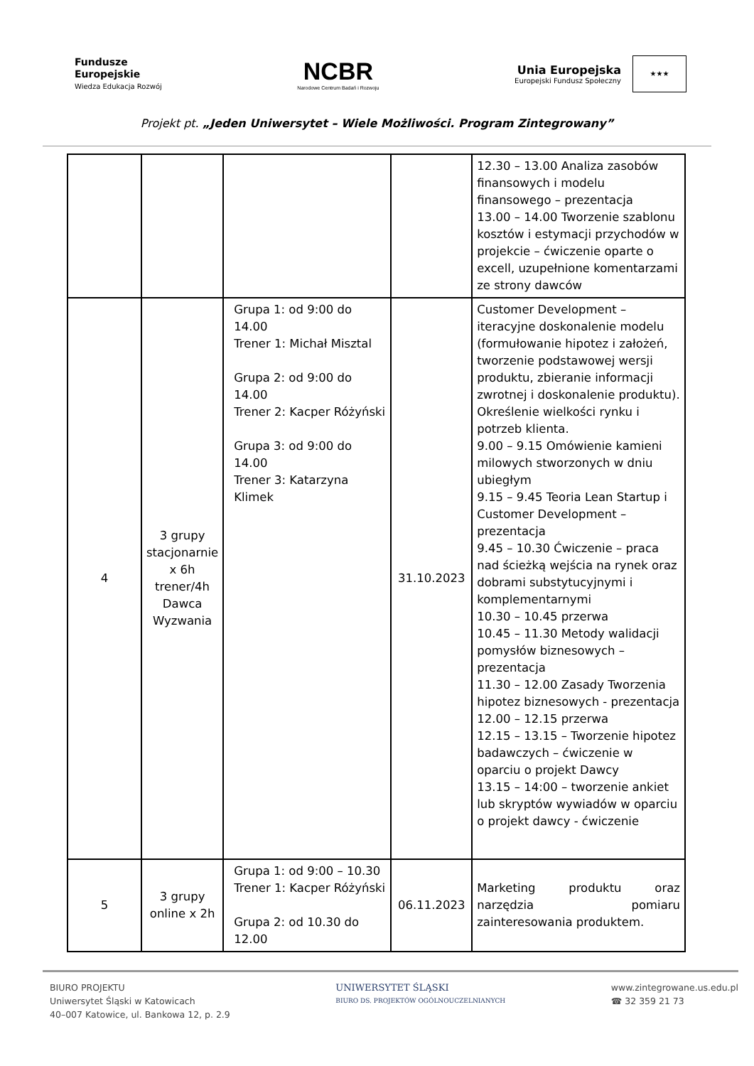Fundusze
Europejskie
Wiedza Edukacja Rozwój
NCBR
Narodowe Centrum Badań i Rozwoju
Unia Europejska
Europejski Fundusz Społeczny
★★★
Projekt pt. „Jeden Uniwersytet – Wiele Możliwości. Program Zintegrowany”
| | | | | 12.30 – 13.00 Analiza zasobów finansowych i modelu finansowego – prezentacja 13.00 – 14.00 Tworzenie szablonu kosztów i estymacji przychodów w projekcie – ćwiczenie oparte o excell, uzupełnione komentarzami ze strony dawców |
| 4 | 3 grupy stacjonarnie x 6h trener/4h Dawca Wyzwania | Grupa 1: od 9:00 do 14.00 Trener 1: Michał Misztal Grupa 2: od 9:00 do 14.00 Trener 2: Kacper Różyński Grupa 3: od 9:00 do 14.00 Trener 3: Katarzyna Klimek | 31.10.2023 | Customer Development – iteracyjne doskonalenie modelu (formułowanie hipotez i założeń, tworzenie podstawowej wersji produktu, zbieranie informacji zwrotnej i doskonalenie produktu). Określenie wielkości rynku i potrzeb klienta. 9.00 – 9.15 Omówienie kamieni milowych stworzonych w dniu ubiegłym 9.15 – 9.45 Teoria Lean Startup i Customer Development – prezentacja 9.45 – 10.30 Ćwiczenie – praca nad ścieżką wejścia na rynek oraz dobrami substytucyjnymi i komplementarnymi 10.30 – 10.45 przerwa 10.45 – 11.30 Metody walidacji pomysłów biznesowych – prezentacja 11.30 – 12.00 Zasady Tworzenia hipotez biznesowych - prezentacja 12.00 – 12.15 przerwa 12.15 – 13.15 – Tworzenie hipotez badawczych – ćwiczenie w oparciu o projekt Dawcy 13.15 – 14:00 – tworzenie ankiet lub skryptów wywiadów w oparciu o projekt dawcy - ćwiczenie |
| 5 | 3 grupy online x 2h | Grupa 1: od 9:00 – 10.30 Trener 1: Kacper Różyński Grupa 2: od 10.30 do 12.00 | 06.11.2023 | Marketing produktu oraz narzędzia pomiaru zainteresowania produktem. |
BIURO PROJEKTU
Uniwersytet Śląski w Katowicach
40–007 Katowice, ul. Bankowa 12, p. 2.9
UNIWERSYTET ŚLĄSKI
BIURO DS. PROJEKTÓW OGÓLNOUCZELNIANYCH
www.zintegrowane.us.edu.pl
☎ 32 359 21 73